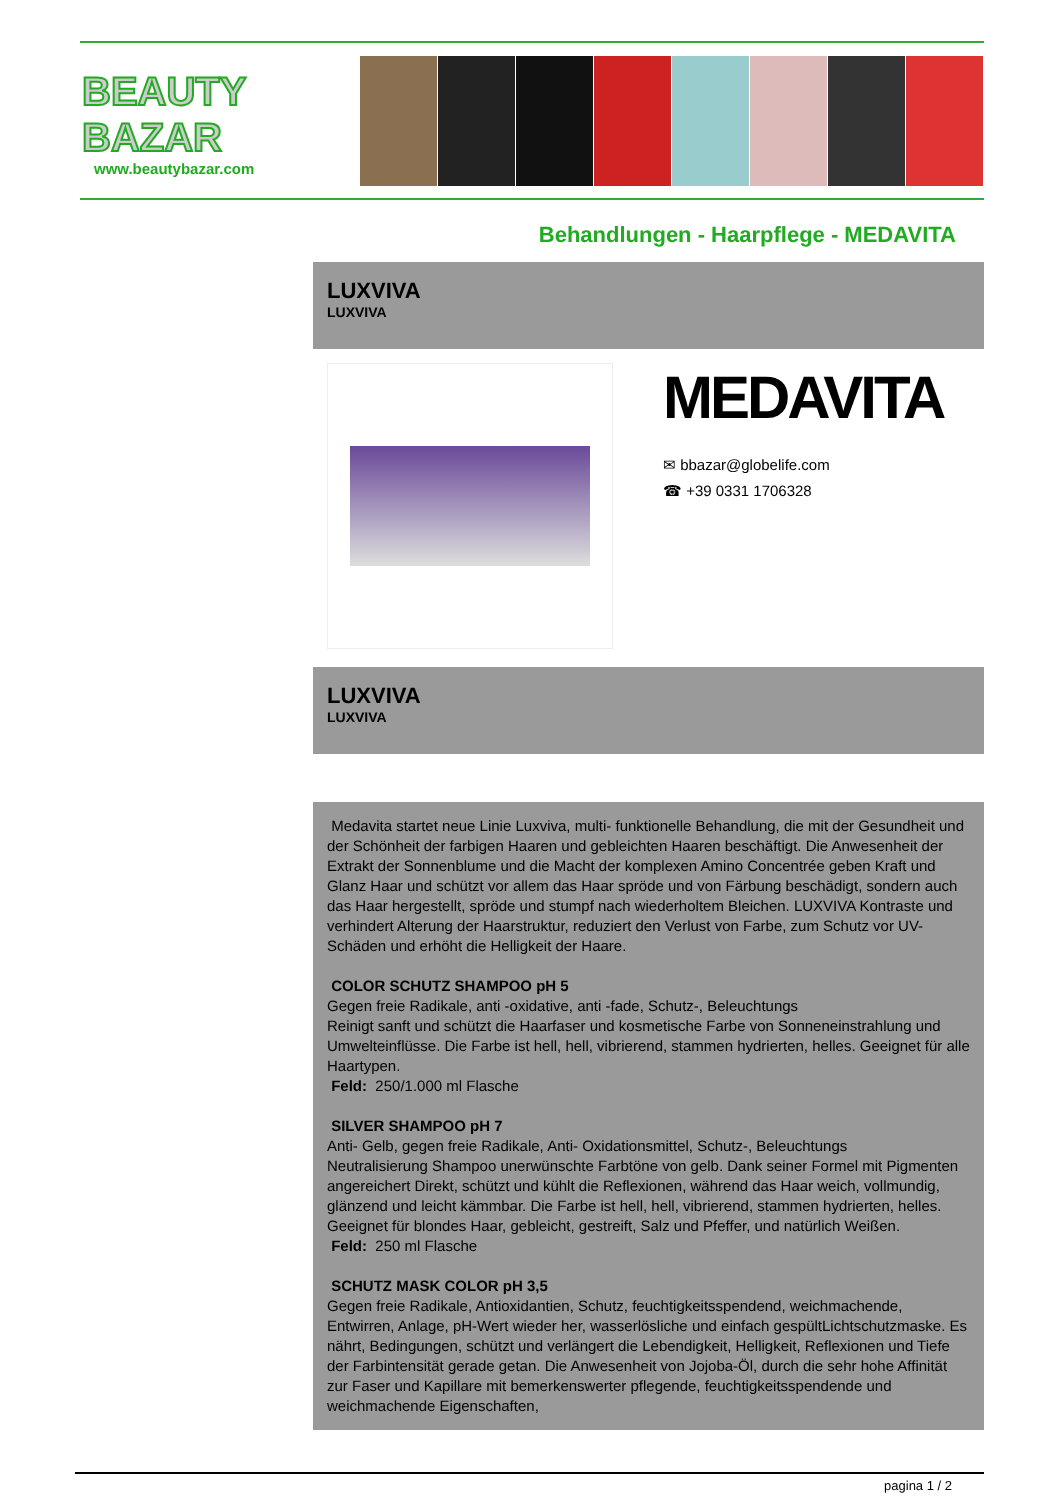BEAUTY
BAZAR
www.beautybazar.com
Behandlungen - Haarpflege - MEDAVITA
LUXVIVA
LUXVIVA
MEDAVITA
✉ bbazar@globelife.com
☎ +39 0331 1706328
LUXVIVA
LUXVIVA
Medavita startet neue Linie Luxviva, multi- funktionelle Behandlung, die mit der Gesundheit und der Schönheit der farbigen Haaren und gebleichten Haaren beschäftigt. Die Anwesenheit der Extrakt der Sonnenblume und die Macht der komplexen Amino Concentrée geben Kraft und Glanz Haar und schützt vor allem das Haar spröde und von Färbung beschädigt, sondern auch das Haar hergestellt, spröde und stumpf nach wiederholtem Bleichen. LUXVIVA Kontraste und verhindert Alterung der Haarstruktur, reduziert den Verlust von Farbe, zum Schutz vor UV-Schäden und erhöht die Helligkeit der Haare.
COLOR SCHUTZ SHAMPOO pH 5
Gegen freie Radikale, anti -oxidative, anti -fade, Schutz-, Beleuchtungs
Reinigt sanft und schützt die Haarfaser und kosmetische Farbe von Sonneneinstrahlung und Umwelteinflüsse. Die Farbe ist hell, hell, vibrierend, stammen hydrierten, helles. Geeignet für alle Haartypen.
Feld: 250/1.000 ml Flasche
SILVER SHAMPOO pH 7
Anti- Gelb, gegen freie Radikale, Anti- Oxidationsmittel, Schutz-, Beleuchtungs
Neutralisierung Shampoo unerwünschte Farbtöne von gelb. Dank seiner Formel mit Pigmenten angereichert Direkt, schützt und kühlt die Reflexionen, während das Haar weich, vollmundig, glänzend und leicht kämmbar. Die Farbe ist hell, hell, vibrierend, stammen hydrierten, helles. Geeignet für blondes Haar, gebleicht, gestreift, Salz und Pfeffer, und natürlich Weißen.
Feld: 250 ml Flasche
SCHUTZ MASK COLOR pH 3,5
Gegen freie Radikale, Antioxidantien, Schutz, feuchtigkeitsspendend, weichmachende, Entwirren, Anlage, pH-Wert wieder her, wasserlösliche und einfach gespültLichtschutzmaske. Es nährt, Bedingungen, schützt und verlängert die Lebendigkeit, Helligkeit, Reflexionen und Tiefe der Farbintensität gerade getan. Die Anwesenheit von Jojoba-Öl, durch die sehr hohe Affinität zur Faser und Kapillare mit bemerkenswerter pflegende, feuchtigkeitsspendende und weichmachende Eigenschaften,
pagina 1 / 2